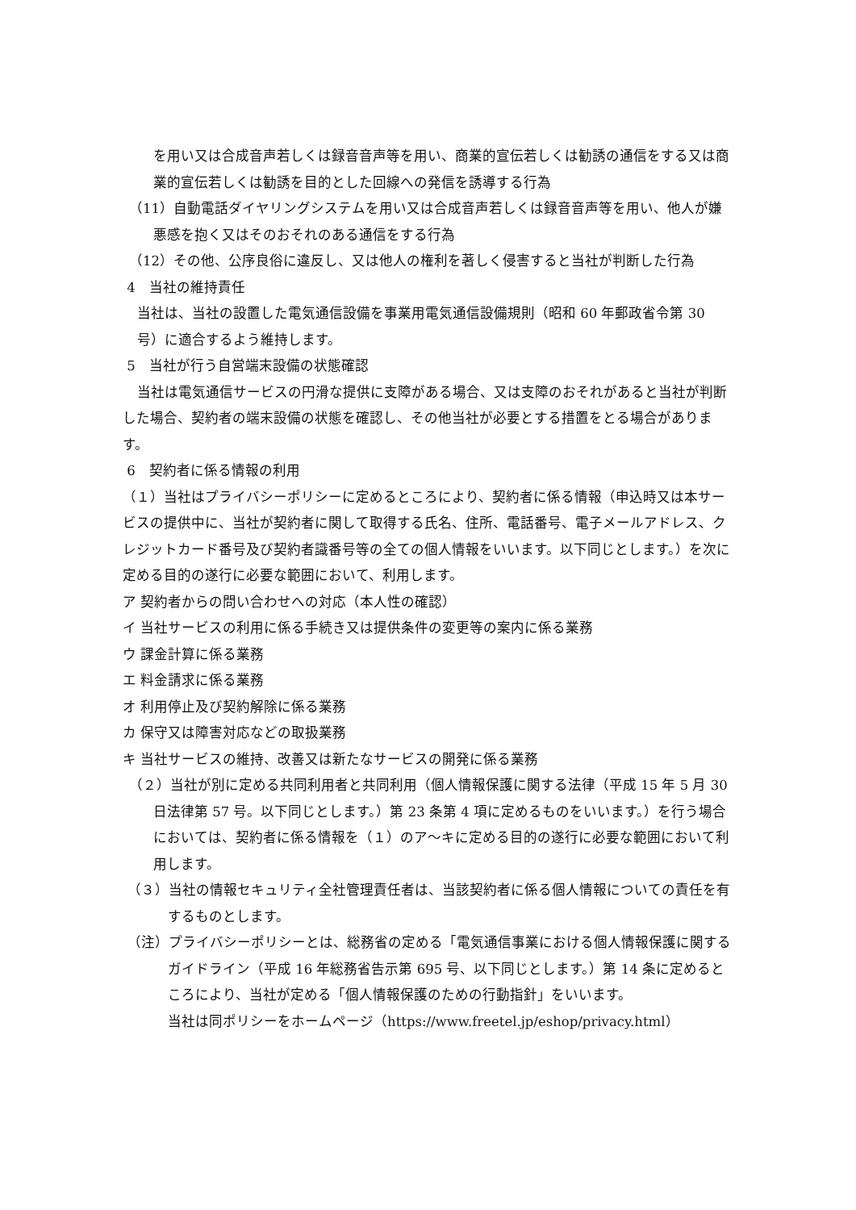を用い又は合成音声若しくは録音音声等を用い、商業的宣伝若しくは勧誘の通信をする又は商業的宣伝若しくは勧誘を目的とした回線への発信を誘導する行為
（11）自動電話ダイヤリングシステムを用い又は合成音声若しくは録音音声等を用い、他人が嫌悪感を抱く又はそのおそれのある通信をする行為
（12）その他、公序良俗に違反し、又は他人の権利を著しく侵害すると当社が判断した行為
4　当社の維持責任
当社は、当社の設置した電気通信設備を事業用電気通信設備規則（昭和 60 年郵政省令第 30 号）に適合するよう維持します。
5　当社が行う自営端末設備の状態確認
当社は電気通信サービスの円滑な提供に支障がある場合、又は支障のおそれがあると当社が判断した場合、契約者の端末設備の状態を確認し、その他当社が必要とする措置をとる場合があります。
6　契約者に係る情報の利用
（１）当社はプライバシーポリシーに定めるところにより、契約者に係る情報（申込時又は本サービスの提供中に、当社が契約者に関して取得する氏名、住所、電話番号、電子メールアドレス、クレジットカード番号及び契約者識番号等の全ての個人情報をいいます。以下同じとします。）を次に定める目的の遂行に必要な範囲において、利用します。
ア 契約者からの問い合わせへの対応（本人性の確認）
イ 当社サービスの利用に係る手続き又は提供条件の変更等の案内に係る業務
ウ 課金計算に係る業務
エ 料金請求に係る業務
オ 利用停止及び契約解除に係る業務
カ 保守又は障害対応などの取扱業務
キ 当社サービスの維持、改善又は新たなサービスの開発に係る業務
（２）当社が別に定める共同利用者と共同利用（個人情報保護に関する法律（平成 15 年 5 月 30 日法律第 57 号。以下同じとします。）第 23 条第 4 項に定めるものをいいます。）を行う場合においては、契約者に係る情報を（１）のア～キに定める目的の遂行に必要な範囲において利用します。
（３）当社の情報セキュリティ全社管理責任者は、当該契約者に係る個人情報についての責任を有するものとします。
（注）プライバシーポリシーとは、総務省の定める「電気通信事業における個人情報保護に関するガイドライン（平成 16 年総務省告示第 695 号、以下同じとします。）第 14 条に定めるところにより、当社が定める「個人情報保護のための行動指針」をいいます。
当社は同ポリシーをホームページ（https://www.freetel.jp/eshop/privacy.html）